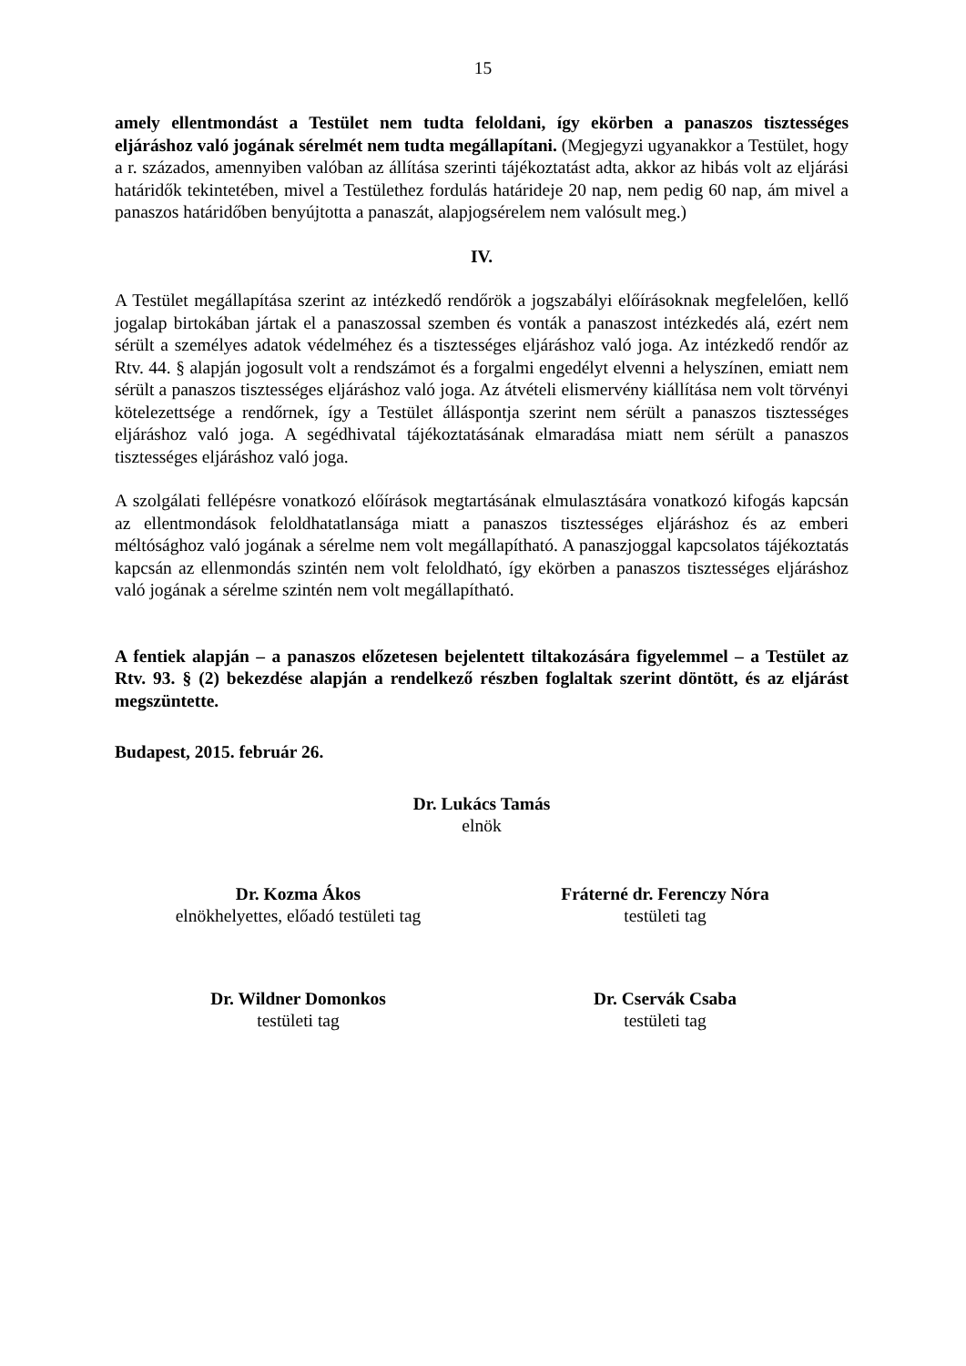15
amely ellentmondást a Testület nem tudta feloldani, így ekörben a panaszos tisztességes eljáráshoz való jogának sérelmét nem tudta megállapítani. (Megjegyzi ugyanakkor a Testület, hogy a r. százados, amennyiben valóban az állítása szerinti tájékoztatást adta, akkor az hibás volt az eljárási határidők tekintetében, mivel a Testülethez fordulás határideje 20 nap, nem pedig 60 nap, ám mivel a panaszos határidőben benyújtotta a panaszát, alapjogsérelem nem valósult meg.)
IV.
A Testület megállapítása szerint az intézkedő rendőrök a jogszabályi előírásoknak megfelelően, kellő jogalap birtokában jártak el a panaszossal szemben és vonták a panaszost intézkedés alá, ezért nem sérült a személyes adatok védelméhez és a tisztességes eljáráshoz való joga. Az intézkedő rendőr az Rtv. 44. § alapján jogosult volt a rendszámot és a forgalmi engedélyt elvenni a helyszínen, emiatt nem sérült a panaszos tisztességes eljáráshoz való joga. Az átvételi elismervény kiállítása nem volt törvényi kötelezettsége a rendőrnek, így a Testület álláspontja szerint nem sérült a panaszos tisztességes eljáráshoz való joga. A segédhivatal tájékoztatásának elmaradása miatt nem sérült a panaszos tisztességes eljáráshoz való joga.
A szolgálati fellépésre vonatkozó előírások megtartásának elmulasztására vonatkozó kifogás kapcsán az ellentmondások feloldhatatlansága miatt a panaszos tisztességes eljáráshoz és az emberi méltósághoz való jogának a sérelme nem volt megállapítható. A panaszjoggal kapcsolatos tájékoztatás kapcsán az ellenmondás szintén nem volt feloldható, így ekörben a panaszos tisztességes eljáráshoz való jogának a sérelme szintén nem volt megállapítható.
A fentiek alapján – a panaszos előzetesen bejelentett tiltakozására figyelemmel – a Testület az Rtv. 93. § (2) bekezdése alapján a rendelkező részben foglaltak szerint döntött, és az eljárást megszüntette.
Budapest, 2015. február 26.
Dr. Lukács Tamás
elnök
Dr. Kozma Ákos
elnökhelyettes, előadó testületi tag
Fráterné dr. Ferenczy Nóra
testületi tag
Dr. Wildner Domonkos
testületi tag
Dr. Cservák Csaba
testületi tag